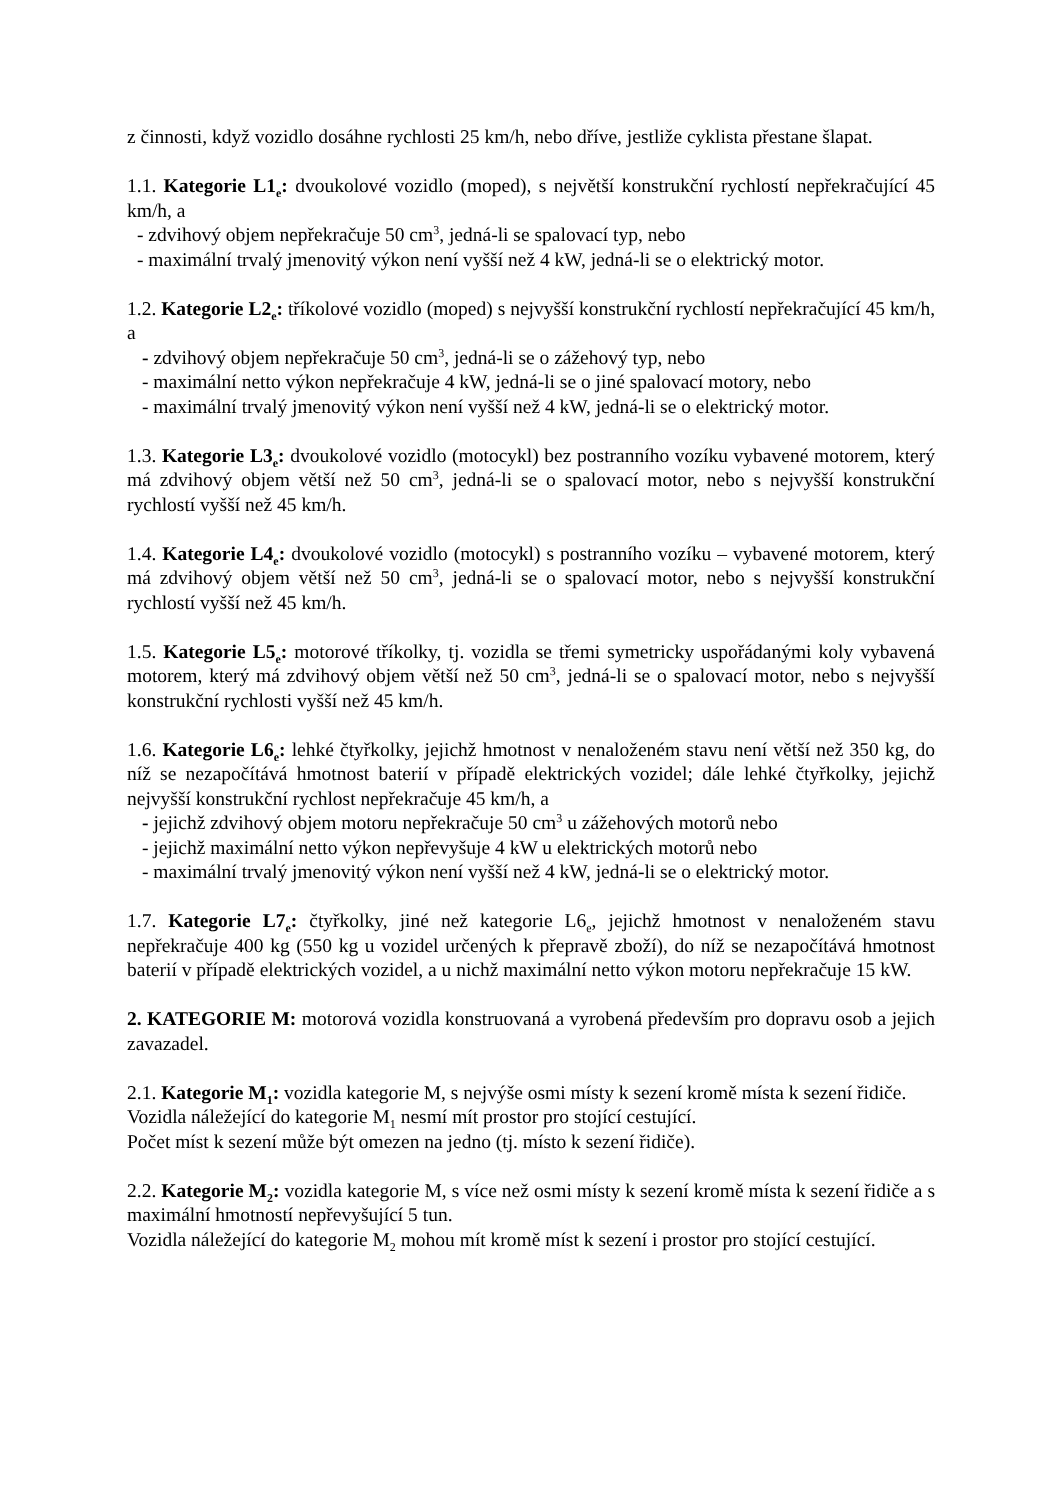z činnosti, když vozidlo dosáhne rychlosti 25 km/h, nebo dříve, jestliže cyklista přestane šlapat.
1.1. Kategorie L1<sub>e</sub>: dvoukolové vozidlo (moped), s největší konstrukční rychlostí nepřekračující 45 km/h, a
- zdvihový objem nepřekračuje 50 cm<sup>3</sup>, jedná-li se spalovací typ, nebo
- maximální trvalý jmenovitý výkon není vyšší než 4 kW, jedná-li se o elektrický motor.
1.2. Kategorie L2<sub>e</sub>: tříkolové vozidlo (moped) s nejvyšší konstrukční rychlostí nepřekračující 45 km/h, a
- zdvihový objem nepřekračuje 50 cm<sup>3</sup>, jedná-li se o zážehový typ, nebo
- maximální netto výkon nepřekračuje 4 kW, jedná-li se o jiné spalovací motory, nebo
- maximální trvalý jmenovitý výkon není vyšší než 4 kW, jedná-li se o elektrický motor.
1.3. Kategorie L3<sub>e</sub>: dvoukolové vozidlo (motocykl) bez postranního vozíku vybavené motorem, který má zdvihový objem větší než 50 cm<sup>3</sup>, jedná-li se o spalovací motor, nebo s nejvyšší konstrukční rychlostí vyšší než 45 km/h.
1.4. Kategorie L4<sub>e</sub>: dvoukolové vozidlo (motocykl) s postranního vozíku – vybavené motorem, který má zdvihový objem větší než 50 cm<sup>3</sup>, jedná-li se o spalovací motor, nebo s nejvyšší konstrukční rychlostí vyšší než 45 km/h.
1.5. Kategorie L5<sub>e</sub>: motorové tříkolky, tj. vozidla se třemi symetricky uspořádanými koly vybavená motorem, který má zdvihový objem větší než 50 cm<sup>3</sup>, jedná-li se o spalovací motor, nebo s nejvyšší konstrukční rychlosti vyšší než 45 km/h.
1.6. Kategorie L6<sub>e</sub>: lehké čtyřkolky, jejichž hmotnost v nenaloženém stavu není větší než 350 kg, do níž se nezapočítává hmotnost baterií v případě elektrických vozidel; dále lehké čtyřkolky, jejichž nejvyšší konstrukční rychlost nepřekračuje 45 km/h, a
- jejichž zdvihový objem motoru nepřekračuje 50 cm<sup>3</sup> u zážehových motorů nebo
- jejichž maximální netto výkon nepřevyšuje 4 kW u elektrických motorů nebo
- maximální trvalý jmenovitý výkon není vyšší než 4 kW, jedná-li se o elektrický motor.
1.7. Kategorie L7<sub>e</sub>: čtyřkolky, jiné než kategorie L6<sub>e</sub>, jejichž hmotnost v nenaloženém stavu nepřekračuje 400 kg (550 kg u vozidel určených k přepravě zboží), do níž se nezapočítává hmotnost baterií v případě elektrických vozidel, a u nichž maximální netto výkon motoru nepřekračuje 15 kW.
2. KATEGORIE M: motorová vozidla konstruovaná a vyrobená především pro dopravu osob a jejich zavazadel.
2.1. Kategorie M<sub>1</sub>: vozidla kategorie M, s nejvýše osmi místy k sezení kromě místa k sezení řidiče.
Vozidla náležející do kategorie M<sub>1</sub> nesmí mít prostor pro stojící cestující.
Počet míst k sezení může být omezen na jedno (tj. místo k sezení řidiče).
2.2. Kategorie M<sub>2</sub>: vozidla kategorie M, s více než osmi místy k sezení kromě místa k sezení řidiče a s maximální hmotností nepřevyšující 5 tun.
Vozidla náležející do kategorie M<sub>2</sub> mohou mít kromě míst k sezení i prostor pro stojící cestující.